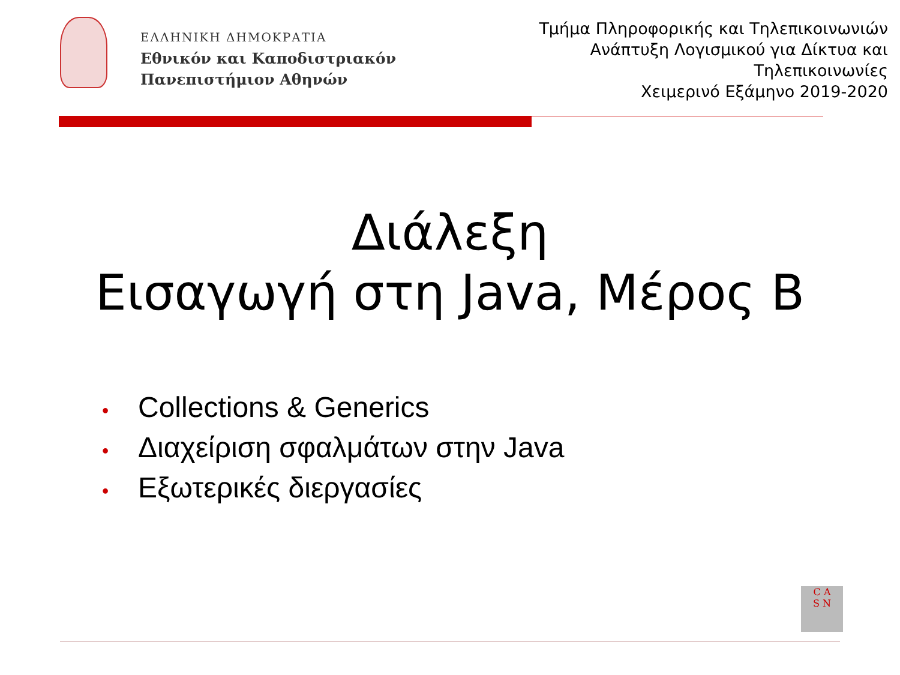ΕΛΛΗΝΙΚΗ ΔΗΜΟΚΡΑΤΙΑ
Εθνικόν και Καποδιστριακόν
Πανεπιστήμιον Αθηνών
Τμήμα Πληροφορικής και Τηλεπικοινωνιών
Ανάπτυξη Λογισμικού για Δίκτυα και
Τηλεπικοινωνίες
Χειμερινό Εξάμηνο 2019-2020
Διάλεξη
Εισαγωγή στη Java, Μέρος B
• Collections & Generics
• Διαχείριση σφαλμάτων στην Java
• Εξωτερικές διεργασίες
C A
S N